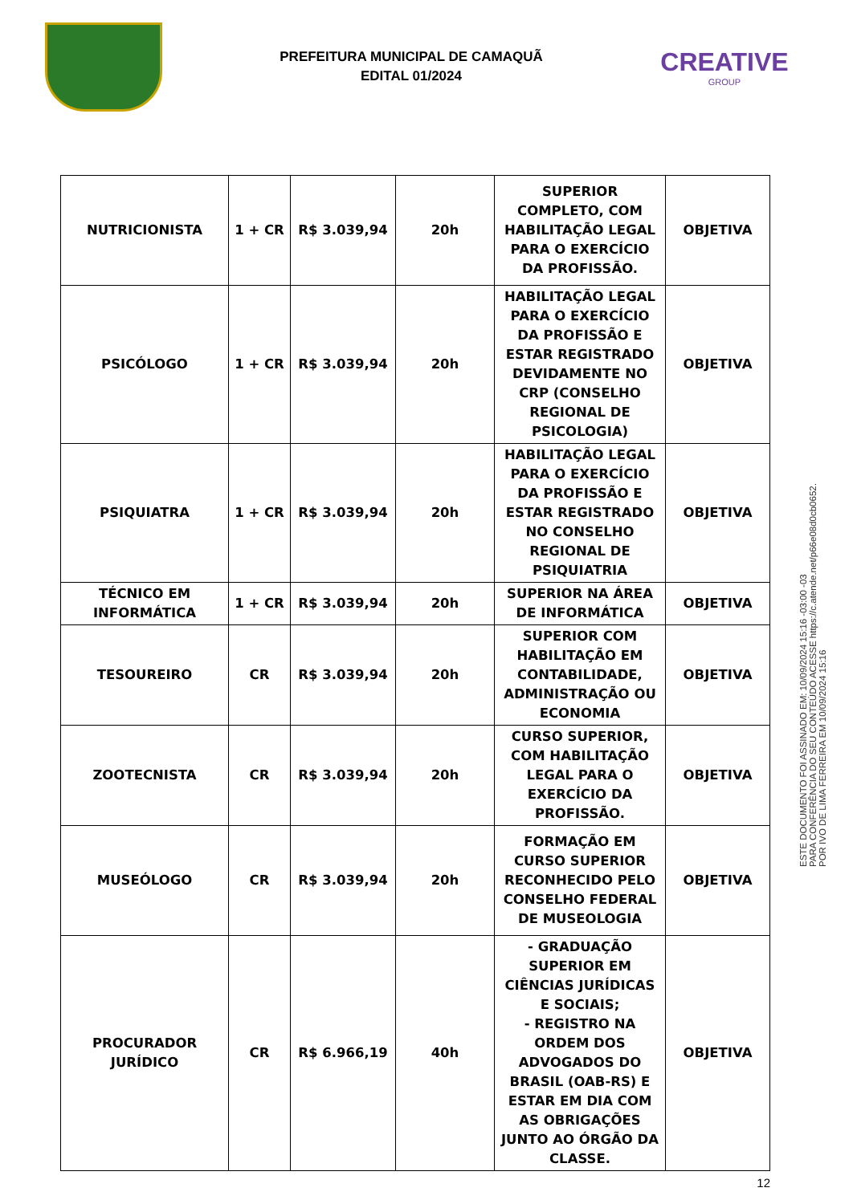PREFEITURA MUNICIPAL DE CAMAQUÃ
EDITAL 01/2024
CREATIVE
GROUP
| NUTRICIONISTA | 1 + CR | R$ 3.039,94 | 20h | SUPERIOR COMPLETO, COM HABILITAÇÃO LEGAL PARA O EXERCÍCIO DA PROFISSÃO. | OBJETIVA |
| PSICÓLOGO | 1 + CR | R$ 3.039,94 | 20h | HABILITAÇÃO LEGAL PARA O EXERCÍCIO DA PROFISSÃO E ESTAR REGISTRADO DEVIDAMENTE NO CRP (CONSELHO REGIONAL DE PSICOLOGIA) | OBJETIVA |
| PSIQUIATRA | 1 + CR | R$ 3.039,94 | 20h | HABILITAÇÃO LEGAL PARA O EXERCÍCIO DA PROFISSÃO E ESTAR REGISTRADO NO CONSELHO REGIONAL DE PSIQUIATRIA | OBJETIVA |
| TÉCNICO EM INFORMÁTICA | 1 + CR | R$ 3.039,94 | 20h | SUPERIOR NA ÁREA DE INFORMÁTICA | OBJETIVA |
| TESOUREIRO | CR | R$ 3.039,94 | 20h | SUPERIOR COM HABILITAÇÃO EM CONTABILIDADE, ADMINISTRAÇÃO OU ECONOMIA | OBJETIVA |
| ZOOTECNISTA | CR | R$ 3.039,94 | 20h | CURSO SUPERIOR, COM HABILITAÇÃO LEGAL PARA O EXERCÍCIO DA PROFISSÃO. | OBJETIVA |
| MUSEÓLOGO | CR | R$ 3.039,94 | 20h | FORMAÇÃO EM CURSO SUPERIOR RECONHECIDO PELO CONSELHO FEDERAL DE MUSEOLOGIA | OBJETIVA |
| PROCURADOR JURÍDICO | CR | R$ 6.966,19 | 40h | - GRADUAÇÃO SUPERIOR EM CIÊNCIAS JURÍDICAS E SOCIAIS; - REGISTRO NA ORDEM DOS ADVOGADOS DO BRASIL (OAB-RS) E ESTAR EM DIA COM AS OBRIGAÇÕES JUNTO AO ÓRGÃO DA CLASSE. | OBJETIVA |
12
ESTE DOCUMENTO FOI ASSINADO EM: 10/09/2024 15:16 -03:00 -03
PARA CONFERÊNCIA DO SEU CONTEÚDO ACESSE https://c.atende.net/p66e08d0cb0652.
POR IVO DE LIMA FERREIRA EM 10/09/2024 15:16